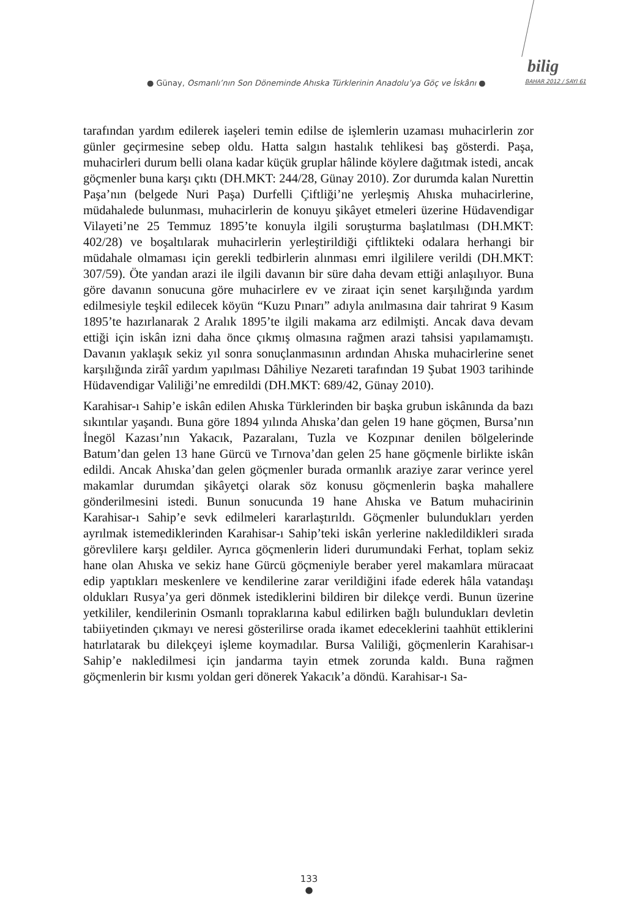bilig
● Günay, Osmanlı’nın Son Döneminde Ahıska Türklerinin Anadolu’ya Göç ve İskânı ●
BAHAR 2012 / SAYI 61
tarafından yardım edilerek iaşeleri temin edilse de işlemlerin uzaması muhacirlerin zor günler geçirmesine sebep oldu. Hatta salgın hastalık tehlikesi baş gösterdi. Paşa, muhacirleri durum belli olana kadar küçük gruplar hâlinde köylere dağıtmak istedi, ancak göçmenler buna karşı çıktı (DH.MKT: 244/28, Günay 2010). Zor durumda kalan Nurettin Paşa’nın (belgede Nuri Paşa) Durfelli Çiftliği’ne yerleşmiş Ahıska muhacirlerine, müdahalede bulunması, muhacirlerin de konuyu şikâyet etmeleri üzerine Hüdavendigar Vilayeti’ne 25 Temmuz 1895’te konuyla ilgili soruşturma başlatılması (DH.MKT: 402/28) ve boşaltılarak muhacirlerin yerleştirildiği çiftlikteki odalara herhangi bir müdahale olmaması için gerekli tedbirlerin alınması emri ilgililere verildi (DH.MKT: 307/59). Öte yandan arazi ile ilgili davanın bir süre daha devam ettiği anlaşılıyor. Buna göre davanın sonucuna göre muhacirlere ev ve ziraat için senet karşılığında yardım edilmesiyle teşkil edilecek köyün “Kuzu Pınarı” adıyla anılmasına dair tahrirat 9 Kasım 1895’te hazırlanarak 2 Aralık 1895’te ilgili makama arz edilmişti. Ancak dava devam ettiği için iskân izni daha önce çıkmış olmasına rağmen arazi tahsisi yapılamamıştı. Davanın yaklaşık sekiz yıl sonra sonuçlanmasının ardından Ahıska muhacirlerine senet karşılığında zirâî yardım yapılması Dâhiliye Nezareti tarafından 19 Şubat 1903 tarihinde Hüdavendigar Valiliği’ne emredildi (DH.MKT: 689/42, Günay 2010).
Karahisar-ı Sahip’e iskân edilen Ahıska Türklerinden bir başka grubun iskânında da bazı sıkıntılar yaşandı. Buna göre 1894 yılında Ahıska’dan gelen 19 hane göçmen, Bursa’nın İnegöl Kazası’nın Yakacık, Pazaralanı, Tuzla ve Kozpınar denilen bölgelerinde Batum’dan gelen 13 hane Gürcü ve Tırnova’dan gelen 25 hane göçmenle birlikte iskân edildi. Ancak Ahıska’dan gelen göçmenler burada ormanlık araziye zarar verince yerel makamlar durumdan şikâyetçi olarak söz konusu göçmenlerin başka mahallere gönderilmesini istedi. Bunun sonucunda 19 hane Ahıska ve Batum muhacirinin Karahisar-ı Sahip’e sevk edilmeleri kararlaştırıldı. Göçmenler bulundukları yerden ayrılmak istemediklerinden Karahisar-ı Sahip’teki iskân yerlerine nakledildikleri sırada görevlilere karşı geldiler. Ayrıca göçmenlerin lideri durumundaki Ferhat, toplam sekiz hane olan Ahıska ve sekiz hane Gürcü göçmeniyle beraber yerel makamlara müracaat edip yaptıkları meskenlere ve kendilerine zarar verildiğini ifade ederek hâla vatandaşı oldukları Rusya’ya geri dönmek istediklerini bildiren bir dilekçe verdi. Bunun üzerine yetkililer, kendilerinin Osmanlı topraklarına kabul edilirken bağlı bulundukları devletin tabiiyetinden çıkmayı ve neresi gösterilirse orada ikamet edeceklerini taahhüt ettiklerini hatırlatarak bu dilekçeyi işleme koymadılar. Bursa Valiliği, göçmenlerin Karahisar-ı Sahip’e nakledilmesi için jandarma tayin etmek zorunda kaldı. Buna rağmen göçmenlerin bir kısmı yoldan geri dönerek Yakacık’a döndü. Karahisar-ı Sa-
133
●